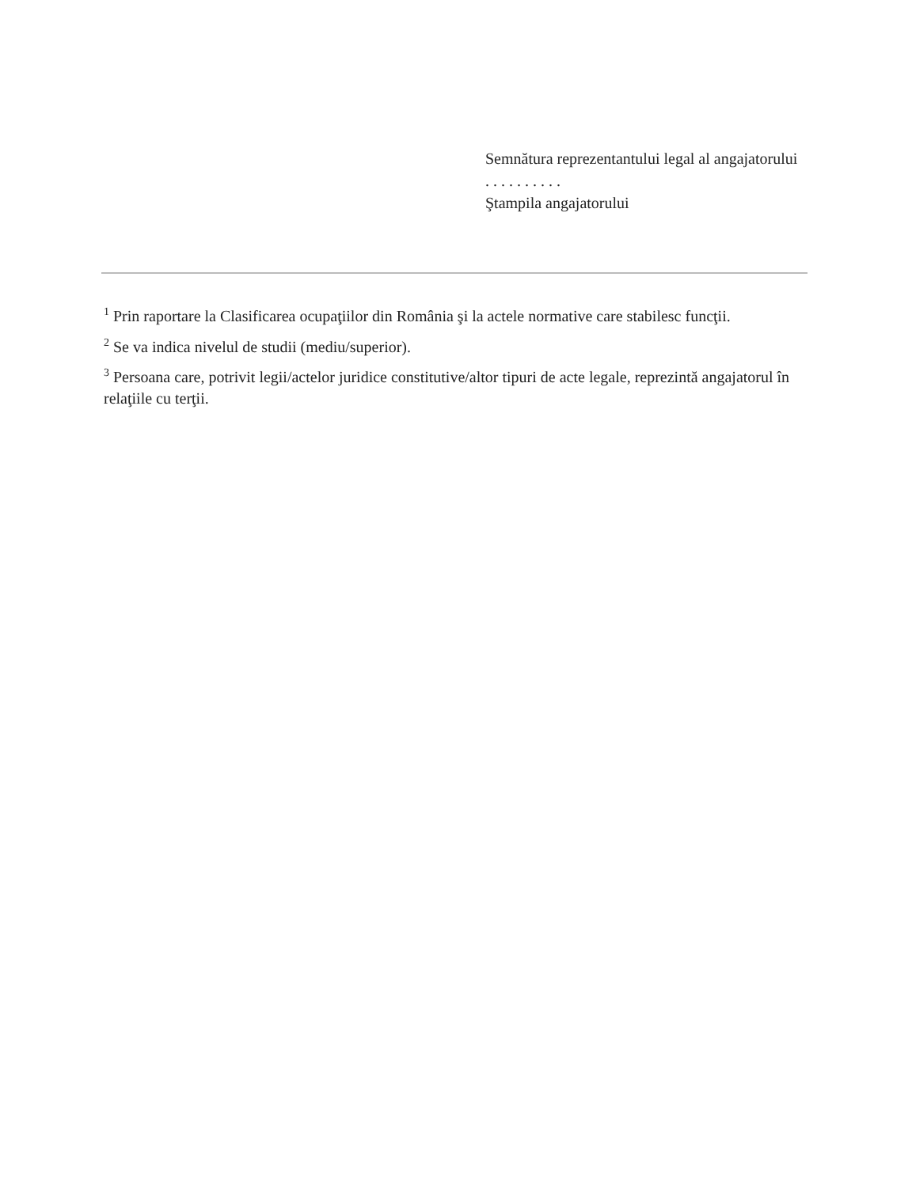Semnătura reprezentantului legal al angajatorului
. . . . . . . . . .
Ştampila angajatorului
<sup>1</sup> Prin raportare la Clasificarea ocupaţiilor din România şi la actele normative care stabilesc funcţii.
<sup>2</sup> Se va indica nivelul de studii (mediu/superior).
<sup>3</sup> Persoana care, potrivit legii/actelor juridice constitutive/altor tipuri de acte legale, reprezintă angajatorul în relaţiile cu terţii.